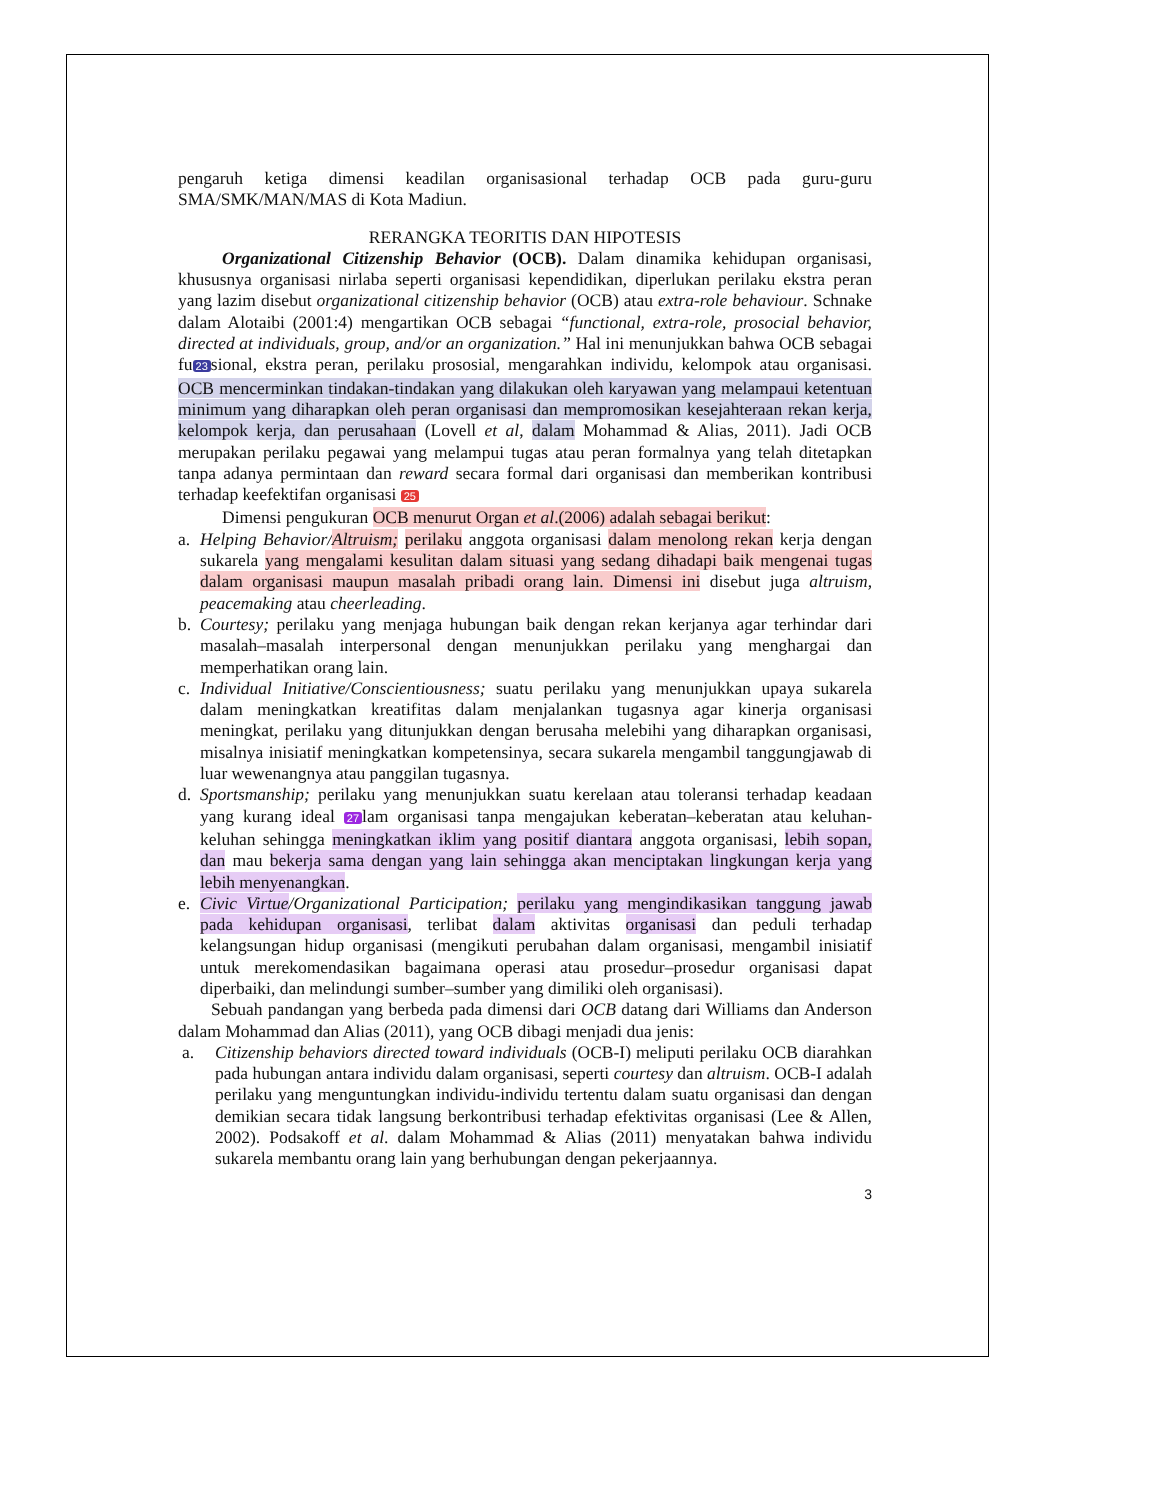pengaruh ketiga dimensi keadilan organisasional terhadap OCB pada guru-guru SMA/SMK/MAN/MAS di Kota Madiun.
RERANGKA TEORITIS DAN HIPOTESIS
Organizational Citizenship Behavior (OCB). Dalam dinamika kehidupan organisasi, khususnya organisasi nirlaba seperti organisasi kependidikan, diperlukan perilaku ekstra peran yang lazim disebut organizational citizenship behavior (OCB) atau extra-role behaviour. Schnake dalam Alotaibi (2001:4) mengartikan OCB sebagai “functional, extra-role, prosocial behavior, directed at individuals, group, and/or an organization.” Hal ini menunjukkan bahwa OCB sebagai fu 23 sional, ekstra peran, perilaku prososial, mengarahkan individu, kelompok atau organisasi. OCB mencerminkan tindakan-tindakan yang dilakukan oleh karyawan yang melampaui ketentuan minimum yang diharapkan oleh peran organisasi dan mempromosikan kesejahteraan rekan kerja, kelompok kerja, dan perusahaan (Lovell et al, dalam Mohammad & Alias, 2011). Jadi OCB merupakan perilaku pegawai yang melampui tugas atau peran formalnya yang telah ditetapkan tanpa adanya permintaan dan reward secara formal dari organisasi dan memberikan kontribusi terhadap keefektifan organisasi 25
Dimensi pengukuran OCB menurut Organ et al.(2006) adalah sebagai berikut:
a. Helping Behavior/Altruism; perilaku anggota organisasi dalam menolong rekan kerja dengan sukarela yang mengalami kesulitan dalam situasi yang sedang dihadapi baik mengenai tugas dalam organisasi maupun masalah pribadi orang lain. Dimensi ini disebut juga altruism, peacemaking atau cheerleading.
b. Courtesy; perilaku yang menjaga hubungan baik dengan rekan kerjanya agar terhindar dari masalah–masalah interpersonal dengan menunjukkan perilaku yang menghargai dan memperhatikan orang lain.
c. Individual Initiative/Conscientiousness; suatu perilaku yang menunjukkan upaya sukarela dalam meningkatkan kreatifitas dalam menjalankan tugasnya agar kinerja organisasi meningkat, perilaku yang ditunjukkan dengan berusaha melebihi yang diharapkan organisasi, misalnya inisiatif meningkatkan kompetensinya, secara sukarela mengambil tanggungjawab di luar wewenangnya atau panggilan tugasnya.
d. Sportsmanship; perilaku yang menunjukkan suatu kerelaan atau toleransi terhadap keadaan yang kurang ideal 27 lam organisasi tanpa mengajukan keberatan–keberatan atau keluhan-keluhan sehingga meningkatkan iklim yang positif diantara anggota organisasi, lebih sopan, dan mau bekerja sama dengan yang lain sehingga akan menciptakan lingkungan kerja yang lebih menyenangkan.
e. Civic Virtue/Organizational Participation; perilaku yang mengindikasikan tanggung jawab pada kehidupan organisasi, terlibat dalam aktivitas organisasi dan peduli terhadap kelangsungan hidup organisasi (mengikuti perubahan dalam organisasi, mengambil inisiatif untuk merekomendasikan bagaimana operasi atau prosedur–prosedur organisasi dapat diperbaiki, dan melindungi sumber–sumber yang dimiliki oleh organisasi).
Sebuah pandangan yang berbeda pada dimensi dari OCB datang dari Williams dan Anderson dalam Mohammad dan Alias (2011), yang OCB dibagi menjadi dua jenis:
a. Citizenship behaviors directed toward individuals (OCB-I) meliputi perilaku OCB diarahkan pada hubungan antara individu dalam organisasi, seperti courtesy dan altruism. OCB-I adalah perilaku yang menguntungkan individu-individu tertentu dalam suatu organisasi dan dengan demikian secara tidak langsung berkontribusi terhadap efektivitas organisasi (Lee & Allen, 2002). Podsakoff et al. dalam Mohammad & Alias (2011) menyatakan bahwa individu sukarela membantu orang lain yang berhubungan dengan pekerjaannya.
3